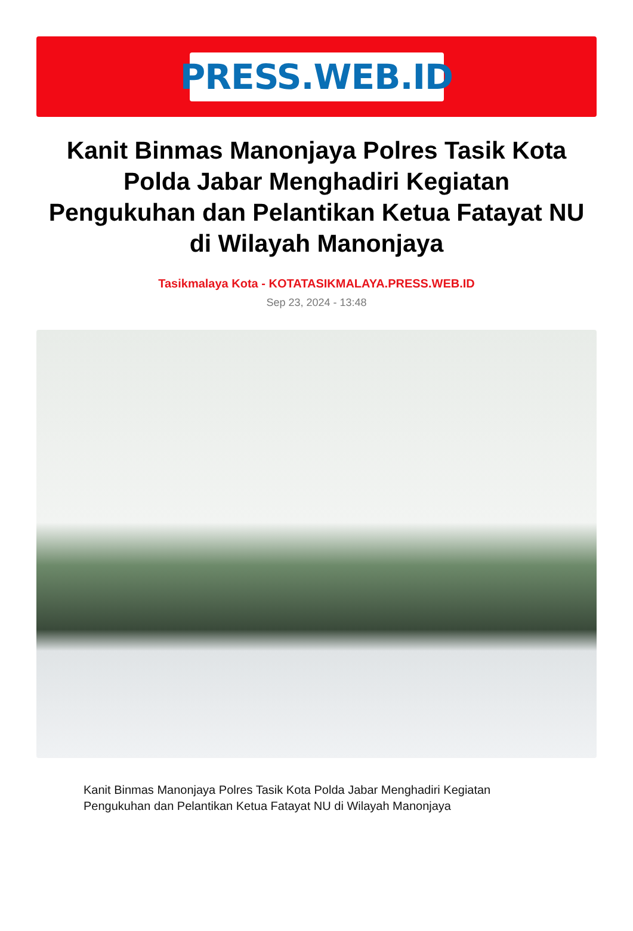PRESS.WEB.ID
Kanit Binmas Manonjaya Polres Tasik Kota Polda Jabar Menghadiri Kegiatan Pengukuhan dan Pelantikan Ketua Fatayat NU di Wilayah Manonjaya
Tasikmalaya Kota - KOTATASIKMALAYA.PRESS.WEB.ID
Sep 23, 2024 - 13:48
Kanit Binmas Manonjaya Polres Tasik Kota Polda Jabar Menghadiri Kegiatan Pengukuhan dan Pelantikan Ketua Fatayat NU di Wilayah Manonjaya